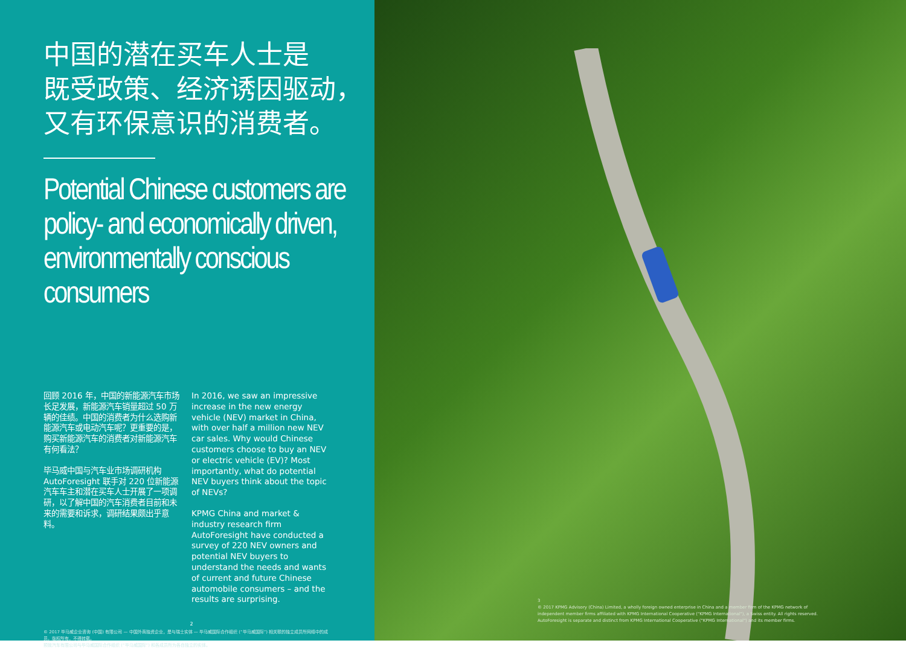中国的潜在买车人士是
既受政策、经济诱因驱动，
又有环保意识的消费者。
Potential Chinese customers are policy- and economically driven, environmentally conscious consumers
回顾 2016 年，中国的新能源汽车市场长足发展，新能源汽车销量超过 50 万辆的佳绩。中国的消费者为什么选购新能源汽车或电动汽车呢？更重要的是，购买新能源汽车的消费者对新能源汽车有何看法？
毕马威中国与汽车业市场调研机构 AutoForesight 联手对 220 位新能源汽车车主和潜在买车人士开展了一项调研，以了解中国的汽车消费者目前和未来的需要和诉求，调研结果颇出乎意料。
In 2016, we saw an impressive increase in the new energy vehicle (NEV) market in China, with over half a million new NEV car sales. Why would Chinese customers choose to buy an NEV or electric vehicle (EV)? Most importantly, what do potential NEV buyers think about the topic of NEVs?
KPMG China and market & industry research firm AutoForesight have conducted a survey of 220 NEV owners and potential NEV buyers to understand the needs and wants of current and future Chinese automobile consumers – and the results are surprising.
2
© 2017 毕马威企业咨询 (中国) 有限公司 — 中国外商独资企业，是与瑞士实体 — 毕马威国际合作组织 (“毕马威国际”) 相关联的独立成员所网络中的成员。版权所有，不得转载。
预致汽车有限公司与毕马威国际合作组织 (“毕马威国际”) 和各成员所为各自独立的实体。
3
© 2017 KPMG Advisory (China) Limited, a wholly foreign owned enterprise in China and a member firm of the KPMG network of independent member firms affiliated with KPMG International Cooperative ("KPMG International"), a Swiss entity. All rights reserved.
AutoForesight is separate and distinct from KPMG International Cooperative ("KPMG International") and its member firms.